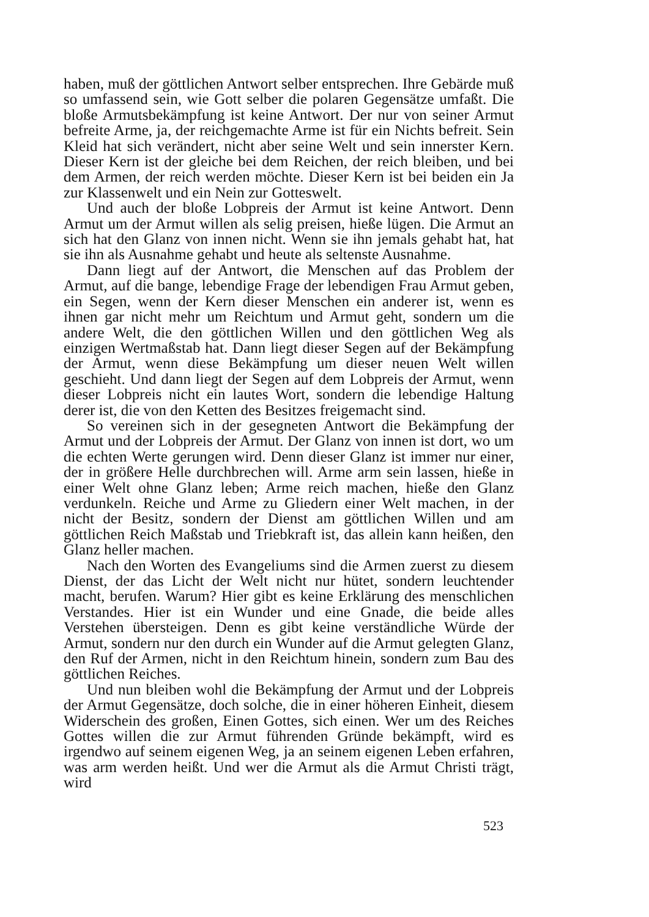haben, muß der göttlichen Antwort selber entsprechen. Ihre Gebärde muß so umfassend sein, wie Gott selber die polaren Gegensätze umfaßt. Die bloße Armutsbekämpfung ist keine Antwort. Der nur von seiner Armut befreite Arme, ja, der reichgemachte Arme ist für ein Nichts befreit. Sein Kleid hat sich verändert, nicht aber seine Welt und sein innerster Kern. Dieser Kern ist der gleiche bei dem Reichen, der reich bleiben, und bei dem Armen, der reich werden möchte. Dieser Kern ist bei beiden ein Ja zur Klassenwelt und ein Nein zur Gotteswelt.
Und auch der bloße Lobpreis der Armut ist keine Antwort. Denn Armut um der Armut willen als selig preisen, hieße lügen. Die Armut an sich hat den Glanz von innen nicht. Wenn sie ihn jemals gehabt hat, hat sie ihn als Ausnahme gehabt und heute als seltenste Ausnahme.
Dann liegt auf der Antwort, die Menschen auf das Problem der Armut, auf die bange, lebendige Frage der lebendigen Frau Armut geben, ein Segen, wenn der Kern dieser Menschen ein anderer ist, wenn es ihnen gar nicht mehr um Reichtum und Armut geht, sondern um die andere Welt, die den göttlichen Willen und den göttlichen Weg als einzigen Wertmaßstab hat. Dann liegt dieser Segen auf der Bekämpfung der Armut, wenn diese Bekämpfung um dieser neuen Welt willen geschieht. Und dann liegt der Segen auf dem Lobpreis der Armut, wenn dieser Lobpreis nicht ein lautes Wort, sondern die lebendige Haltung derer ist, die von den Ketten des Besitzes freigemacht sind.
So vereinen sich in der gesegneten Antwort die Bekämpfung der Armut und der Lobpreis der Armut. Der Glanz von innen ist dort, wo um die echten Werte gerungen wird. Denn dieser Glanz ist immer nur einer, der in größere Helle durchbrechen will. Arme arm sein lassen, hieße in einer Welt ohne Glanz leben; Arme reich machen, hieße den Glanz verdunkeln. Reiche und Arme zu Gliedern einer Welt machen, in der nicht der Besitz, sondern der Dienst am göttlichen Willen und am göttlichen Reich Maßstab und Triebkraft ist, das allein kann heißen, den Glanz heller machen.
Nach den Worten des Evangeliums sind die Armen zuerst zu diesem Dienst, der das Licht der Welt nicht nur hütet, sondern leuchtender macht, berufen. Warum? Hier gibt es keine Erklärung des menschlichen Verstandes. Hier ist ein Wunder und eine Gnade, die beide alles Verstehen übersteigen. Denn es gibt keine verständliche Würde der Armut, sondern nur den durch ein Wunder auf die Armut gelegten Glanz, den Ruf der Armen, nicht in den Reichtum hinein, sondern zum Bau des göttlichen Reiches.
Und nun bleiben wohl die Bekämpfung der Armut und der Lobpreis der Armut Gegensätze, doch solche, die in einer höheren Einheit, diesem Widerschein des großen, Einen Gottes, sich einen. Wer um des Reiches Gottes willen die zur Armut führenden Gründe bekämpft, wird es irgendwo auf seinem eigenen Weg, ja an seinem eigenen Leben erfahren, was arm werden heißt. Und wer die Armut als die Armut Christi trägt, wird
523